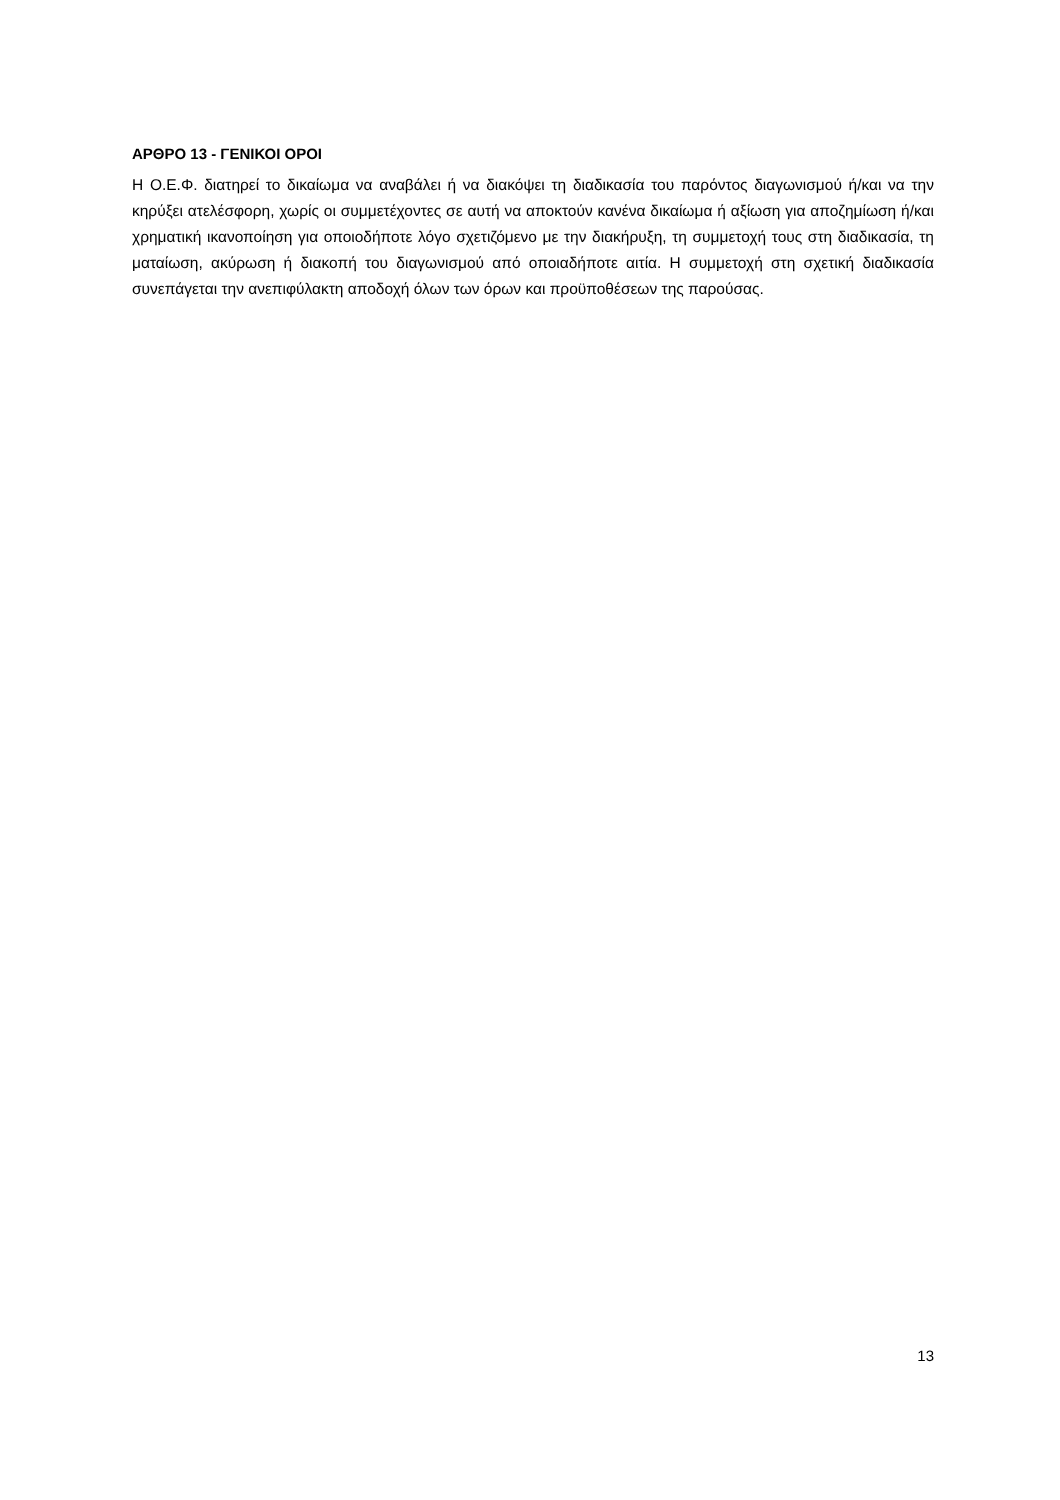ΑΡΘΡΟ 13 - ΓΕΝΙΚΟΙ ΟΡΟΙ
Η Ο.Ε.Φ. διατηρεί το δικαίωμα να αναβάλει ή να διακόψει τη διαδικασία του παρόντος διαγωνισμού ή/και να την κηρύξει ατελέσφορη, χωρίς οι συμμετέχοντες σε αυτή να αποκτούν κανένα δικαίωμα ή αξίωση για αποζημίωση ή/και χρηματική ικανοποίηση για οποιοδήποτε λόγο σχετιζόμενο με την διακήρυξη, τη συμμετοχή τους στη διαδικασία, τη ματαίωση, ακύρωση ή διακοπή του διαγωνισμού από οποιαδήποτε αιτία. Η συμμετοχή στη σχετική διαδικασία συνεπάγεται την ανεπιφύλακτη αποδοχή όλων των όρων και προϋποθέσεων της παρούσας.
13